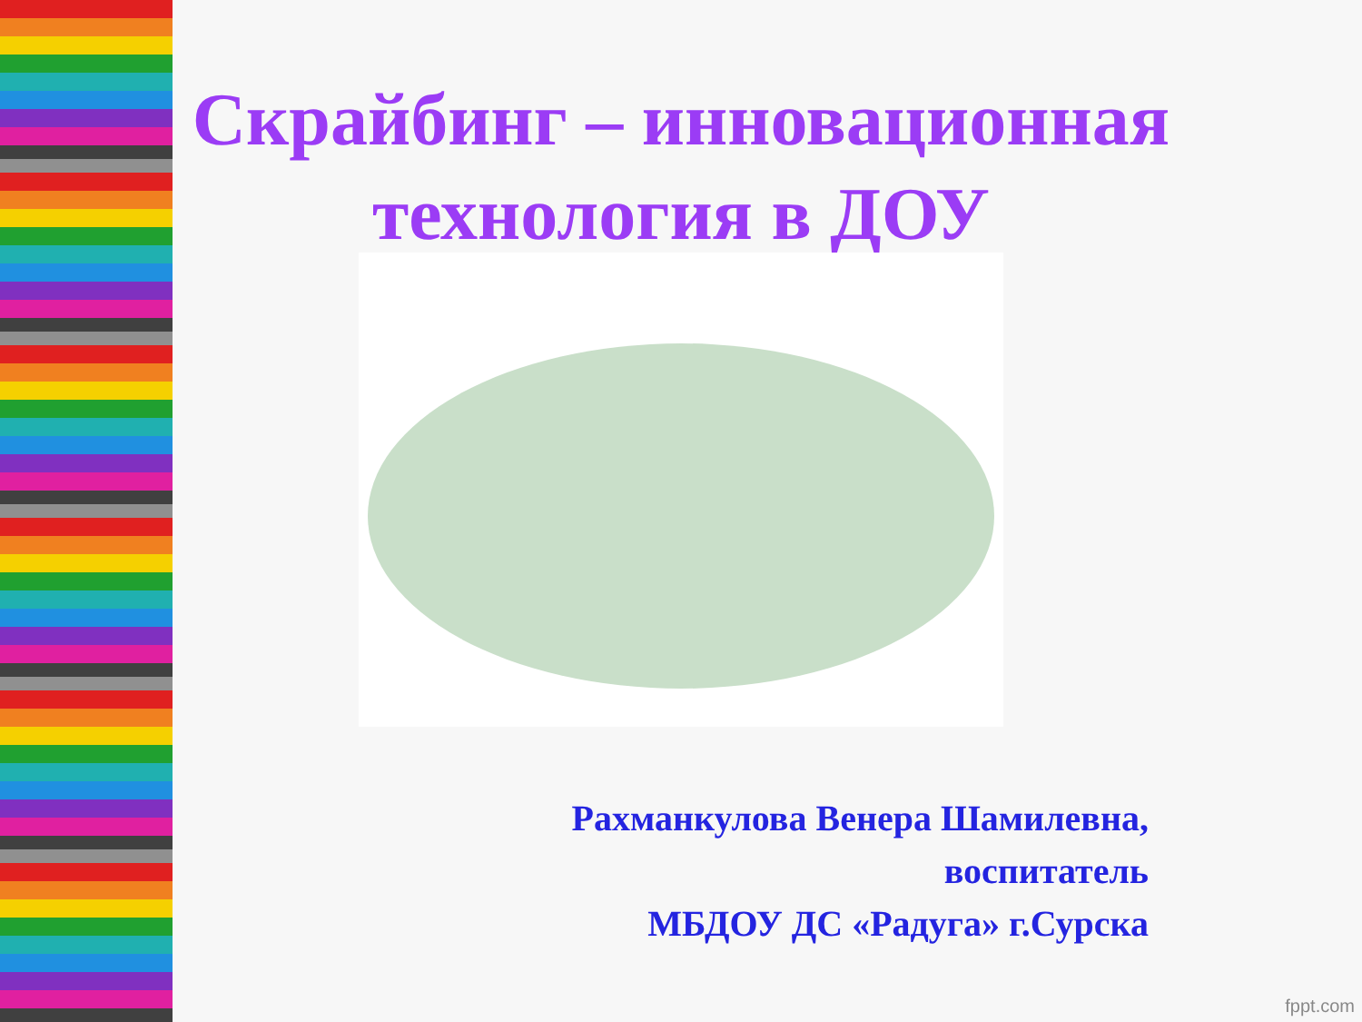Скрайбинг – инновационная технология в ДОУ
Рахманкулова Венера Шамилевна,
воспитатель
МБДОУ ДС «Радуга» г.Сурска
fppt.com